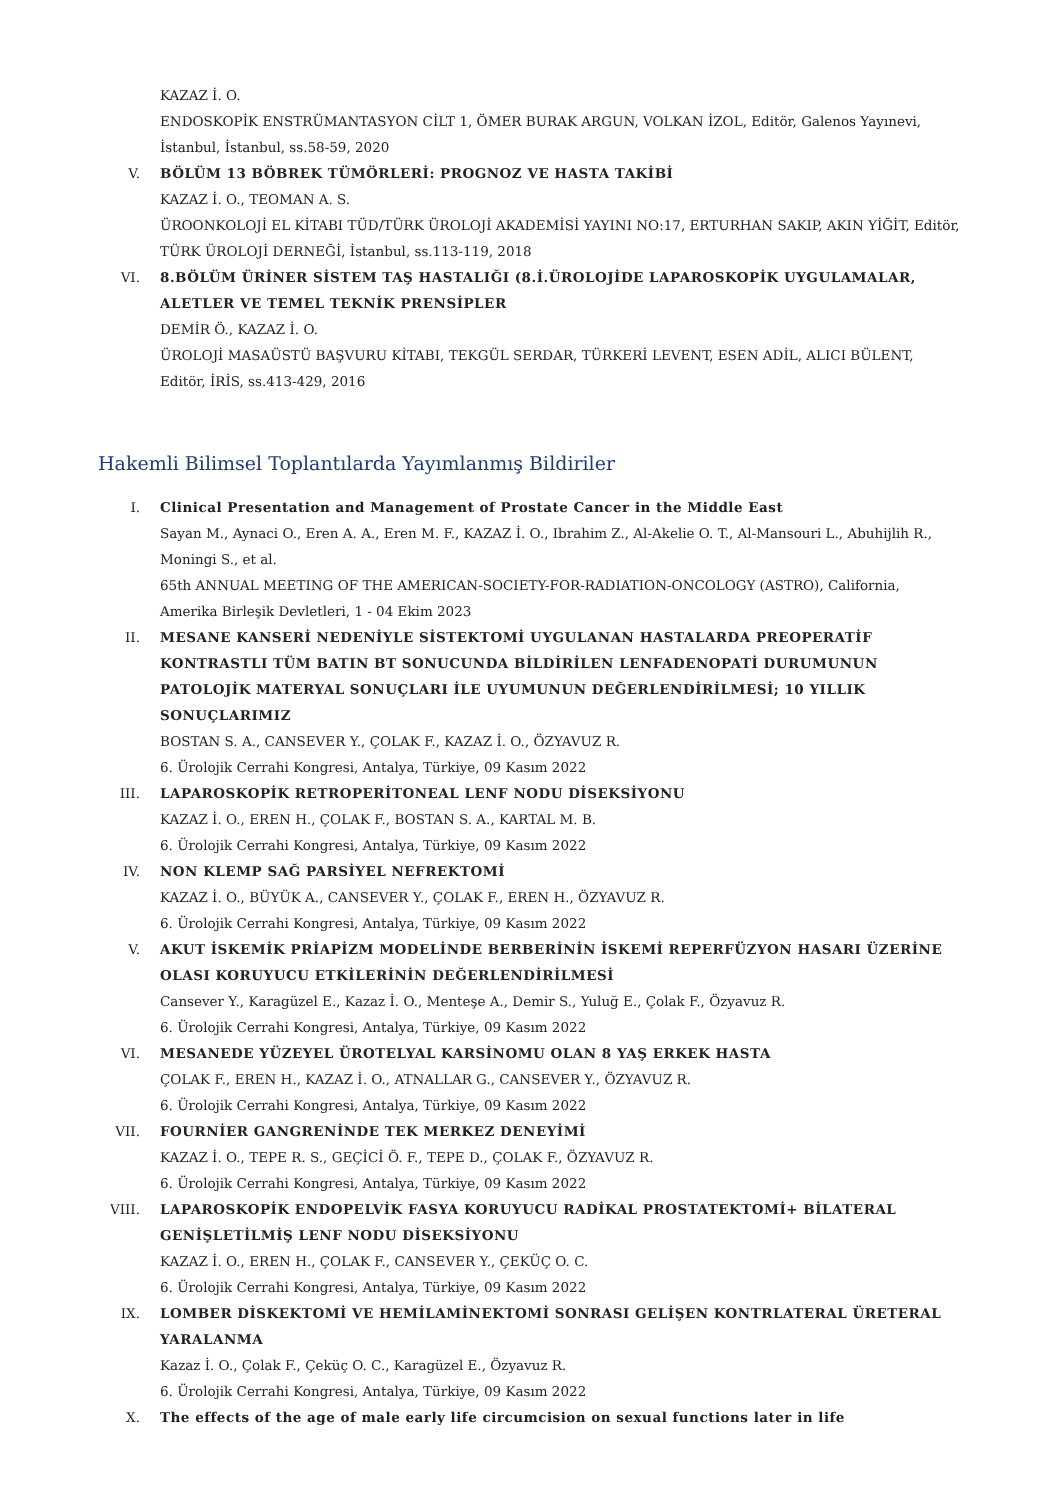KAZAZ İ. O.
ENDOSKOPİK ENSTRÜMANTASYON CİLT 1, ÖMER BURAK ARGUN, VOLKAN İZOL, Editör, Galenos Yayınevi, İstanbul, İstanbul, ss.58-59, 2020
V. BÖLÜM 13 BÖBREK TÜMÖRLERİ: PROGNOZ VE HASTA TAKİBİ
KAZAZ İ. O., TEOMAN A. S.
ÜROONKOLOJİ EL KİTABI TÜD/TÜRK ÜROLOJİ AKADEMİSİ YAYINI NO:17, ERTURHAN SAKIP, AKIN YİĞİT, Editör, TÜRK ÜROLOJİ DERNEĞİ, İstanbul, ss.113-119, 2018
VI. 8.BÖLÜM ÜRİNER SİSTEM TAŞ HASTALIĞI (8.İ.ÜROLOJİDE LAPAROSKOPİK UYGULAMALAR, ALETLER VE TEMEL TEKNİK PRENSİPLER
DEMİR Ö., KAZAZ İ. O.
ÜROLOJİ MASAÜSTÜ BAŞVURU KİTABI, TEKGÜL SERDAR, TÜRKERİ LEVENT, ESEN ADİL, ALICI BÜLENT, Editör, İRİS, ss.413-429, 2016
Hakemli Bilimsel Toplantılarda Yayımlanmış Bildiriler
I. Clinical Presentation and Management of Prostate Cancer in the Middle East
Sayan M., Aynaci O., Eren A. A., Eren M. F., KAZAZ İ. O., Ibrahim Z., Al-Akelie O. T., Al-Mansouri L., Abuhijlih R., Moningi S., et al.
65th ANNUAL MEETING OF THE AMERICAN-SOCIETY-FOR-RADIATION-ONCOLOGY (ASTRO), California, Amerika Birleşik Devletleri, 1 - 04 Ekim 2023
II. MESANE KANSERİ NEDENİYLE SİSTEKTOMİ UYGULANAN HASTALARDA PREOPERATİF KONTRASTLI TÜM BATIN BT SONUCUNDA BİLDİRİLEN LENFADENOPATİ DURUMUNUN PATOLOJİK MATERYAL SONUÇLARI İLE UYUMUNUN DEĞERLENDİRİLMESİ; 10 YILLIK SONUÇLARIMIZ
BOSTAN S. A., CANSEVER Y., ÇOLAK F., KAZAZ İ. O., ÖZYAVUZ R.
6. Ürolojik Cerrahi Kongresi, Antalya, Türkiye, 09 Kasım 2022
III. LAPAROSKOPİK RETROPERİTONEAL LENF NODU DİSEKSİYONU
KAZAZ İ. O., EREN H., ÇOLAK F., BOSTAN S. A., KARTAL M. B.
6. Ürolojik Cerrahi Kongresi, Antalya, Türkiye, 09 Kasım 2022
IV. NON KLEMP SAĞ PARSİYEL NEFREKTOMİ
KAZAZ İ. O., BÜYÜK A., CANSEVER Y., ÇOLAK F., EREN H., ÖZYAVUZ R.
6. Ürolojik Cerrahi Kongresi, Antalya, Türkiye, 09 Kasım 2022
V. AKUT İSKEMİK PRİAPİZM MODELİNDE BERBERİNİN İSKEMİ REPERFÜZYON HASARI ÜZERİNE OLASI KORUYUCU ETKİLERİNİN DEĞERLENDİRİLMESİ
Cansever Y., Karagüzel E., Kazaz İ. O., Menteşe A., Demir S., Yuluğ E., Çolak F., Özyavuz R.
6. Ürolojik Cerrahi Kongresi, Antalya, Türkiye, 09 Kasım 2022
VI. MESANEDE YÜZEYEL ÜROTELYAL KARSİNOMU OLAN 8 YAŞ ERKEK HASTA
ÇOLAK F., EREN H., KAZAZ İ. O., ATNALLAR G., CANSEVER Y., ÖZYAVUZ R.
6. Ürolojik Cerrahi Kongresi, Antalya, Türkiye, 09 Kasım 2022
VII. FOURNİER GANGRENİNDE TEK MERKEZ DENEYİMİ
KAZAZ İ. O., TEPE R. S., GEÇİCİ Ö. F., TEPE D., ÇOLAK F., ÖZYAVUZ R.
6. Ürolojik Cerrahi Kongresi, Antalya, Türkiye, 09 Kasım 2022
VIII. LAPAROSKOPİK ENDOPELVİK FASYA KORUYUCU RADİKAL PROSTATEKTOMİ+ BİLATERAL GENİŞLETİLMİŞ LENF NODU DİSEKSİYONU
KAZAZ İ. O., EREN H., ÇOLAK F., CANSEVER Y., ÇEKÜÇ O. C.
6. Ürolojik Cerrahi Kongresi, Antalya, Türkiye, 09 Kasım 2022
IX. LOMBER DİSKEKTOMİ VE HEMİLAMİNEKTOMİ SONRASI GELİŞEN KONTRLATERAL ÜRETERAL YARALANMA
Kazaz İ. O., Çolak F., Çeküç O. C., Karagüzel E., Özyavuz R.
6. Ürolojik Cerrahi Kongresi, Antalya, Türkiye, 09 Kasım 2022
X. The effects of the age of male early life circumcision on sexual functions later in life